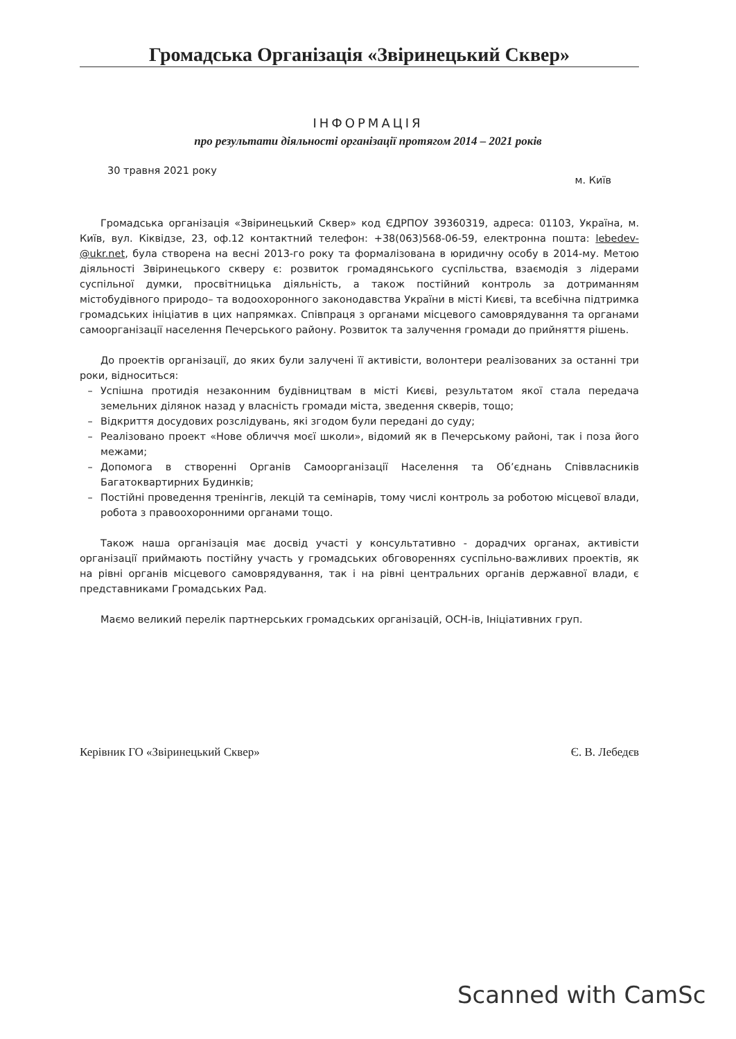Громадська Організація «Звіринецький Сквер»
ІНФОРМАЦІЯ
про результати діяльності організації протягом 2014 – 2021 років
30 травня 2021 року м. Київ
Громадська організація «Звіринецький Сквер» код ЄДРПОУ 39360319, адреса: 01103, Україна, м. Київ, вул. Кіквідзе, 23, оф.12 контактний телефон: +38(063)568-06-59, електронна пошта: lebedev-@ukr.net, була створена на весні 2013-го року та формалізована в юридичну особу в 2014-му. Метою діяльності Звіринецького скверу є: розвиток громадянського суспільства, взаємодія з лідерами суспільної думки, просвітницька діяльність, а також постійний контроль за дотриманням містобудівного природо– та водоохоронного законодавства України в місті Києві, та всебічна підтримка громадських ініціатив в цих напрямках. Співпраця з органами місцевого самоврядування та органами самоорганізації населення Печерського району. Розвиток та залучення громади до прийняття рішень.
До проектів організації, до яких були залучені її активісти, волонтери реалізованих за останні три роки, відноситься:
– Успішна протидія незаконним будівництвам в місті Києві, результатом якої стала передача земельних ділянок назад у власність громади міста, зведення скверів, тощо;
– Відкриття досудових розслідувань, які згодом були передані до суду;
– Реалізовано проект «Нове обличчя моєї школи», відомий як в Печерському районі, так і поза його межами;
– Допомога в створенні Органів Самоорганізації Населення та Об’єднань Співвласників Багатоквартирних Будинків;
– Постійні проведення тренінгів, лекцій та семінарів, тому числі контроль за роботою місцевої влади, робота з правоохоронними органами тощо.
Також наша організація має досвід участі у консультативно - дорадчих органах, активісти організації приймають постійну участь у громадських обговореннях суспільно-важливих проектів, як на рівні органів місцевого самоврядування, так і на рівні центральних органів державної влади, є представниками Громадських Рад.
Маємо великий перелік партнерських громадських організацій, ОСН-ів, Ініціативних груп.
Керівник ГО «Звіринецький Сквер» Є. В. Лебедєв
Scanned with CamSc